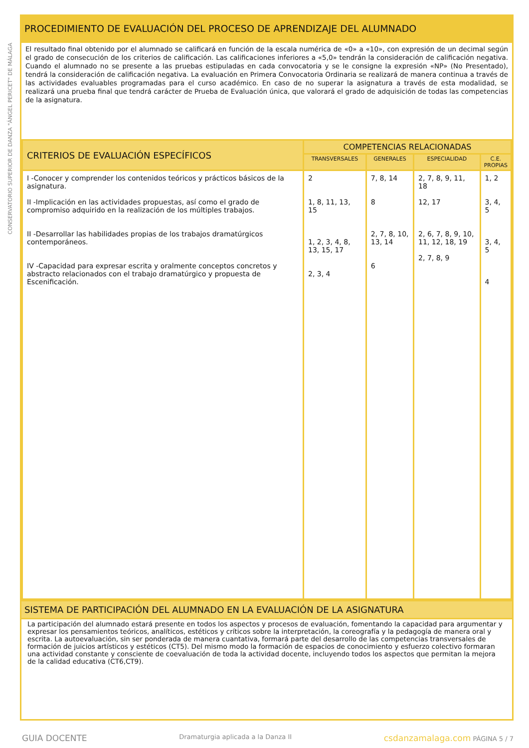CONSERVATORIO SUPERIOR DE DANZA "ÁNGEL PERICET" DE MÁLAGA
PROCEDIMIENTO DE EVALUACIÓN DEL PROCESO DE APRENDIZAJE DEL ALUMNADO
El resultado final obtenido por el alumnado se calificará en función de la escala numérica de «0» a «10», con expresión de un decimal según el grado de consecución de los criterios de calificación. Las calificaciones inferiores a «5,0» tendrán la consideración de calificación negativa. Cuando el alumnado no se presente a las pruebas estipuladas en cada convocatoria y se le consigne la expresión «NP» (No Presentado), tendrá la consideración de calificación negativa. La evaluación en Primera Convocatoria Ordinaria se realizará de manera continua a través de las actividades evaluables programadas para el curso académico. En caso de no superar la asignatura a través de esta modalidad, se realizará una prueba final que tendrá carácter de Prueba de Evaluación única, que valorará el grado de adquisición de todas las competencias de la asignatura.
| CRITERIOS DE EVALUACIÓN ESPECÍFICOS | COMPETENCIAS RELACIONADAS | | | |
| --- | --- | --- | --- | --- |
| | TRANSVERSALES | GENERALES | ESPECIALIDAD | C.E. PROPIAS |
| I -Conocer y comprender los contenidos teóricos y prácticos básicos de la asignatura. II -Implicación en las actividades propuestas, así como el grado de compromiso adquirido en la realización de los múltiples trabajos. II -Desarrollar las habilidades propias de los trabajos dramatúrgicos contemporáneos. IV -Capacidad para expresar escrita y oralmente conceptos concretos y abstracto relacionados con el trabajo dramatúrgico y propuesta de Escenificación. | 2 1, 8, 11, 13, 15 1, 2, 3, 4, 8, 13, 15, 17 2, 3, 4 | 7, 8, 14 8 2, 7, 8, 10, 13, 14 6 | 2, 7, 8, 9, 11, 18 12, 17 2, 6, 7, 8, 9, 10, 11, 12, 18, 19 2, 7, 8, 9 | 1, 2 3, 4, 5 3, 4, 5 4 |
SISTEMA DE PARTICIPACIÓN DEL ALUMNADO EN LA EVALUACIÓN DE LA ASIGNATURA
La participación del alumnado estará presente en todos los aspectos y procesos de evaluación, fomentando la capacidad para argumentar y expresar los pensamientos teóricos, analíticos, estéticos y críticos sobre la interpretación, la coreografía y la pedagogía de manera oral y escrita. La autoevaluación, sin ser ponderada de manera cuantativa, formará parte del desarrollo de las competencias transversales de formación de juicios artísticos y estéticos (CT5). Del mismo modo la formación de espacios de conocimiento y esfuerzo colectivo formaran una actividad constante y consciente de coevaluación de toda la actividad docente, incluyendo todos los aspectos que permitan la mejora de la calidad educativa (CT6,CT9).
GUIA DOCENTE Dramaturgia aplicada a la Danza II csdanzamalaga.com PÁGINA 5 / 7